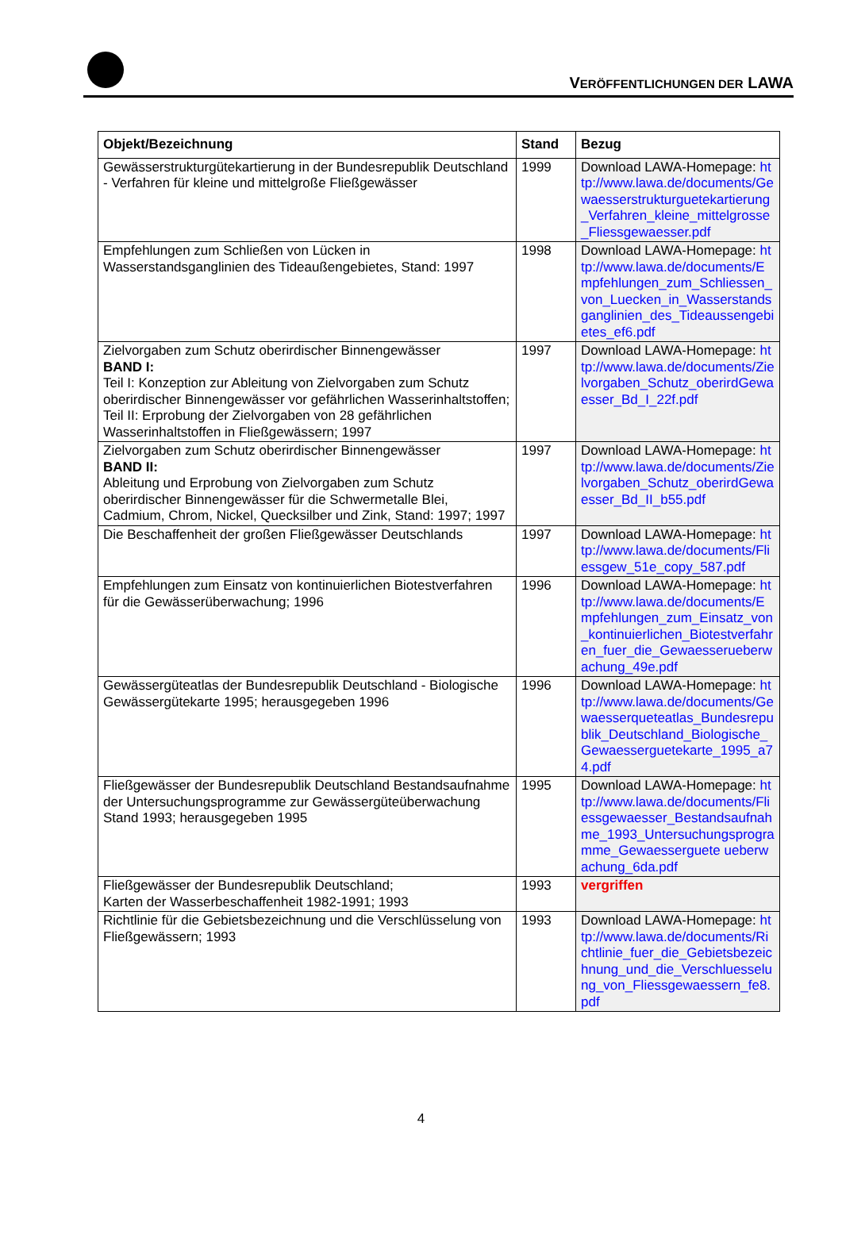VERÖFFENTLICHUNGEN DER LAWA
| Objekt/Bezeichnung | Stand | Bezug |
| --- | --- | --- |
| Gewässerstrukturgütekartierung in der Bundesrepublik Deutschland - Verfahren für kleine und mittelgroße Fließgewässer | 1999 | Download LAWA-Homepage: http://www.lawa.de/documents/Gewaesserstrukturguetekartierung_Verfahren_kleine_mittelgrosse_Fliessgewaesser.pdf |
| Empfehlungen zum Schließen von Lücken in Wasserstandsganglinien des Tideaußengebietes, Stand: 1997 | 1998 | Download LAWA-Homepage: http://www.lawa.de/documents/Empfehlungen_zum_Schliessen_von_Luecken_in_Wasserstandsganglinien_des_Tideaussengebietes_ef6.pdf |
| Zielvorgaben zum Schutz oberirdischer Binnengewässer BAND I: Teil I: Konzeption zur Ableitung von Zielvorgaben zum Schutz oberirdischer Binnengewässer vor gefährlichen Wasserinhaltstoffen; Teil II: Erprobung der Zielvorgaben von 28 gefährlichen Wasserinhaltstoffen in Fließgewässern; 1997 | 1997 | Download LAWA-Homepage: http://www.lawa.de/documents/Zielvorgaben_Schutz_oberirdGewaesser_Bd_I_22f.pdf |
| Zielvorgaben zum Schutz oberirdischer Binnengewässer BAND II: Ableitung und Erprobung von Zielvorgaben zum Schutz oberirdischer Binnengewässer für die Schwermetalle Blei, Cadmium, Chrom, Nickel, Quecksilber und Zink, Stand: 1997; 1997 | 1997 | Download LAWA-Homepage: http://www.lawa.de/documents/Zielvorgaben_Schutz_oberirdGewaesser_Bd_II_b55.pdf |
| Die Beschaffenheit der großen Fließgewässer Deutschlands | 1997 | Download LAWA-Homepage: http://www.lawa.de/documents/Fliessgew_51e_copy_587.pdf |
| Empfehlungen zum Einsatz von kontinuierlichen Biotestverfahren für die Gewässerüberwachung; 1996 | 1996 | Download LAWA-Homepage: http://www.lawa.de/documents/Empfehlungen_zum_Einsatz_von_kontinuierlichen_Biotestverfahren_fuer_die_Gewaesserueberwachung_49e.pdf |
| Gewässergüteatlas der Bundesrepublik Deutschland - Biologische Gewässergütekarte 1995; herausgegeben 1996 | 1996 | Download LAWA-Homepage: http://www.lawa.de/documents/Gewaesserqueteatlas_Bundesrepublik_Deutschland_Biologische_Gewaesserguetekarte_1995_a74.pdf |
| Fließgewässer der Bundesrepublik Deutschland Bestandsaufnahme der Untersuchungsprogramme zur Gewässergüteüberwachung Stand 1993; herausgegeben 1995 | 1995 | Download LAWA-Homepage: http://www.lawa.de/documents/Fliessgewaesser_Bestandsaufnahme_1993_Untersuchungsprogramme_Gewaesserguete ueberwachung_6da.pdf |
| Fließgewässer der Bundesrepublik Deutschland; Karten der Wasserbeschaffenheit 1982-1991; 1993 | 1993 | vergriffen |
| Richtlinie für die Gebietsbezeichnung und die Verschlüsselung von Fließgewässern; 1993 | 1993 | Download LAWA-Homepage: http://www.lawa.de/documents/Richtlinie_fuer_die_Gebietsbezeichnung_und_die_Verschluesselung_von_Fliessgewaessern_fe8.pdf |
4